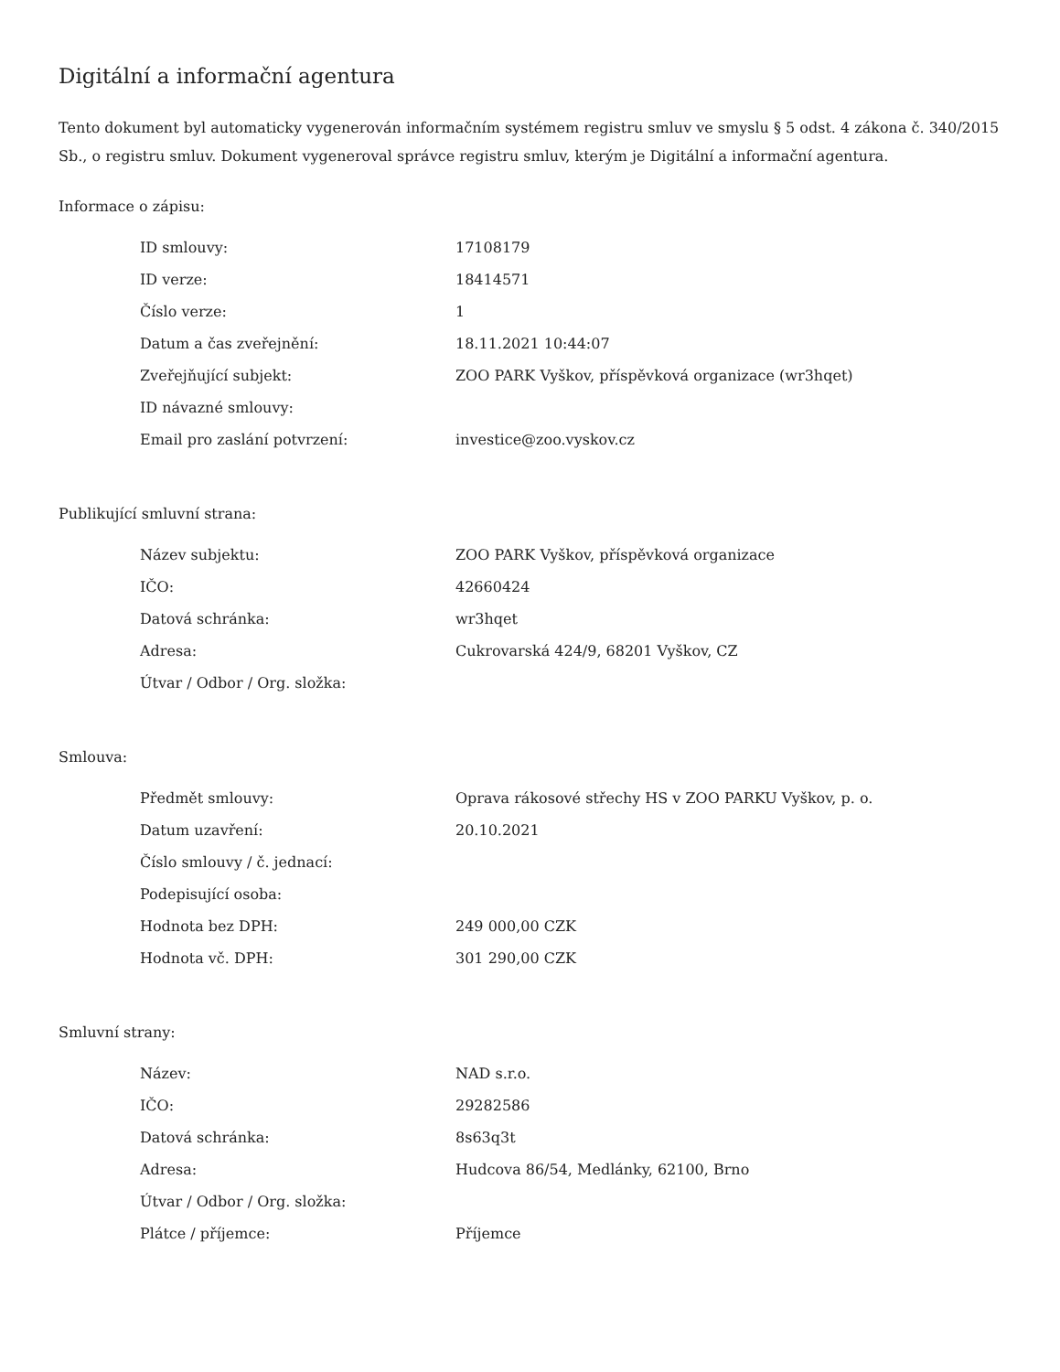Digitální a informační agentura
Tento dokument byl automaticky vygenerován informačním systémem registru smluv ve smyslu § 5 odst. 4 zákona č. 340/2015 Sb., o registru smluv. Dokument vygeneroval správce registru smluv, kterým je Digitální a informační agentura.
Informace o zápisu:
| ID smlouvy: | 17108179 |
| ID verze: | 18414571 |
| Číslo verze: | 1 |
| Datum a čas zveřejnění: | 18.11.2021 10:44:07 |
| Zveřejňující subjekt: | ZOO PARK Vyškov, příspěvková organizace (wr3hqet) |
| ID návazné smlouvy: | |
| Email pro zaslání potvrzení: | investice@zoo.vyskov.cz |
Publikující smluvní strana:
| Název subjektu: | ZOO PARK Vyškov, příspěvková organizace |
| IČO: | 42660424 |
| Datová schránka: | wr3hqet |
| Adresa: | Cukrovarská 424/9, 68201 Vyškov, CZ |
| Útvar / Odbor / Org. složka: | |
Smlouva:
| Předmět smlouvy: | Oprava rákosové střechy HS v ZOO PARKU Vyškov, p. o. |
| Datum uzavření: | 20.10.2021 |
| Číslo smlouvy / č. jednací: | |
| Podepisující osoba: | |
| Hodnota bez DPH: | 249 000,00 CZK |
| Hodnota vč. DPH: | 301 290,00 CZK |
Smluvní strany:
| Název: | NAD s.r.o. |
| IČO: | 29282586 |
| Datová schránka: | 8s63q3t |
| Adresa: | Hudcova 86/54, Medlánky, 62100, Brno |
| Útvar / Odbor / Org. složka: | |
| Plátce / příjemce: | Příjemce |